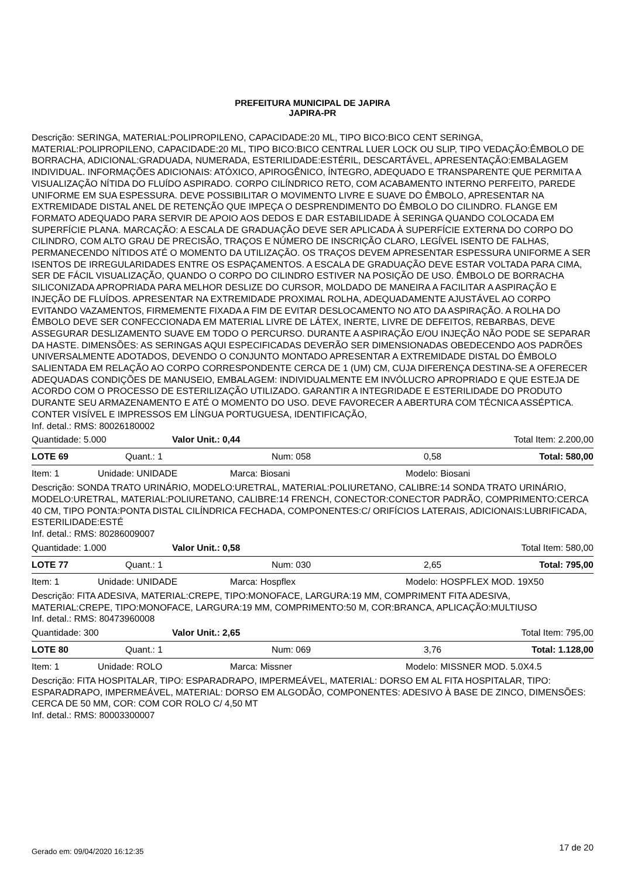PREFEITURA MUNICIPAL DE JAPIRA
JAPIRA-PR
Descrição: SERINGA, MATERIAL:POLIPROPILENO, CAPACIDADE:20 ML, TIPO BICO:BICO CENT SERINGA, MATERIAL:POLIPROPILENO, CAPACIDADE:20 ML, TIPO BICO:BICO CENTRAL LUER LOCK OU SLIP, TIPO VEDAÇÃO:ÊMBOLO DE BORRACHA, ADICIONAL:GRADUADA, NUMERADA, ESTERILIDADE:ESTÉRIL, DESCARTÁVEL, APRESENTAÇÃO:EMBALAGEM INDIVIDUAL. INFORMAÇÕES ADICIONAIS: ATÓXICO, APIROGÊNICO, ÍNTEGRO, ADEQUADO E TRANSPARENTE QUE PERMITA A VISUALIZAÇÃO NÍTIDA DO FLUÍDO ASPIRADO. CORPO CILÍNDRICO RETO, COM ACABAMENTO INTERNO PERFEITO, PAREDE UNIFORME EM SUA ESPESSURA. DEVE POSSIBILITAR O MOVIMENTO LIVRE E SUAVE DO ÊMBOLO, APRESENTAR NA EXTREMIDADE DISTAL ANEL DE RETENÇÃO QUE IMPEÇA O DESPRENDIMENTO DO ÊMBOLO DO CILINDRO. FLANGE EM FORMATO ADEQUADO PARA SERVIR DE APOIO AOS DEDOS E DAR ESTABILIDADE À SERINGA QUANDO COLOCADA EM SUPERFÍCIE PLANA. MARCAÇÃO: A ESCALA DE GRADUAÇÃO DEVE SER APLICADA À SUPERFÍCIE EXTERNA DO CORPO DO CILINDRO, COM ALTO GRAU DE PRECISÃO, TRAÇOS E NÚMERO DE INSCRIÇÃO CLARO, LEGÍVEL ISENTO DE FALHAS, PERMANECENDO NÍTIDOS ATÉ O MOMENTO DA UTILIZAÇÃO. OS TRAÇOS DEVEM APRESENTAR ESPESSURA UNIFORME A SER ISENTOS DE IRREGULARIDADES ENTRE OS ESPAÇAMENTOS. A ESCALA DE GRADUAÇÃO DEVE ESTAR VOLTADA PARA CIMA, SER DE FÁCIL VISUALIZAÇÃO, QUANDO O CORPO DO CILINDRO ESTIVER NA POSIÇÃO DE USO. ÊMBOLO DE BORRACHA SILICONIZADA APROPRIADA PARA MELHOR DESLIZE DO CURSOR, MOLDADO DE MANEIRA A FACILITAR A ASPIRAÇÃO E INJEÇÃO DE FLUÍDOS. APRESENTAR NA EXTREMIDADE PROXIMAL ROLHA, ADEQUADAMENTE AJUSTÁVEL AO CORPO EVITANDO VAZAMENTOS, FIRMEMENTE FIXADA A FIM DE EVITAR DESLOCAMENTO NO ATO DA ASPIRAÇÃO. A ROLHA DO ÊMBOLO DEVE SER CONFECCIONADA EM MATERIAL LIVRE DE LÁTEX, INERTE, LIVRE DE DEFEITOS, REBARBAS, DEVE ASSEGURAR DESLIZAMENTO SUAVE EM TODO O PERCURSO. DURANTE A ASPIRAÇÃO E/OU INJEÇÃO NÃO PODE SE SEPARAR DA HASTE. DIMENSÕES: AS SERINGAS AQUI ESPECIFICADAS DEVERÃO SER DIMENSIONADAS OBEDECENDO AOS PADRÕES UNIVERSALMENTE ADOTADOS, DEVENDO O CONJUNTO MONTADO APRESENTAR A EXTREMIDADE DISTAL DO ÊMBOLO SALIENTADA EM RELAÇÃO AO CORPO CORRESPONDENTE CERCA DE 1 (UM) CM, CUJA DIFERENÇA DESTINA-SE A OFERECER ADEQUADAS CONDIÇÕES DE MANUSEIO, EMBALAGEM: INDIVIDUALMENTE EM INVÓLUCRO APROPRIADO E QUE ESTEJA DE ACORDO COM O PROCESSO DE ESTERILIZAÇÃO UTILIZADO. GARANTIR A INTEGRIDADE E ESTERILIDADE DO PRODUTO DURANTE SEU ARMAZENAMENTO E ATÉ O MOMENTO DO USO. DEVE FAVORECER A ABERTURA COM TÉCNICA ASSÉPTICA. CONTER VISÍVEL E IMPRESSOS EM LÍNGUA PORTUGUESA, IDENTIFICAÇÃO,
Inf. detal.: RMS: 80026180002
| Quantidade: 5.000 | Valor Unit.: 0,44 | Total Item: 2.200,00 |
| LOTE 69 | Quant.: 1 | Num: 058 | 0,58 | Total: 580,00 |
| Item: 1 | Unidade: UNIDADE | Marca: Biosani | Modelo: Biosani |
Descrição: SONDA TRATO URINÁRIO, MODELO:URETRAL, MATERIAL:POLIURETANO, CALIBRE:14 SONDA TRATO URINÁRIO, MODELO:URETRAL, MATERIAL:POLIURETANO, CALIBRE:14 FRENCH, CONECTOR:CONECTOR PADRÃO, COMPRIMENTO:CERCA 40 CM, TIPO PONTA:PONTA DISTAL CILÍNDRICA FECHADA, COMPONENTES:C/ ORIFÍCIOS LATERAIS, ADICIONAIS:LUBRIFICADA, ESTERILIDADE:ESTÉ
Inf. detal.: RMS: 80286009007
| Quantidade: 1.000 | Valor Unit.: 0,58 | Total Item: 580,00 |
| LOTE 77 | Quant.: 1 | Num: 030 | 2,65 | Total: 795,00 |
| Item: 1 | Unidade: UNIDADE | Marca: Hospflex | Modelo: HOSPFLEX MOD. 19X50 |
Descrição: FITA ADESIVA, MATERIAL:CREPE, TIPO:MONOFACE, LARGURA:19 MM, COMPRIMENT FITA ADESIVA, MATERIAL:CREPE, TIPO:MONOFACE, LARGURA:19 MM, COMPRIMENTO:50 M, COR:BRANCA, APLICAÇÃO:MULTIUSO
Inf. detal.: RMS: 80473960008
| Quantidade: 300 | Valor Unit.: 2,65 | Total Item: 795,00 |
| LOTE 80 | Quant.: 1 | Num: 069 | 3,76 | Total: 1.128,00 |
| Item: 1 | Unidade: ROLO | Marca: Missner | Modelo: MISSNER MOD. 5.0X4.5 |
Descrição: FITA HOSPITALAR, TIPO: ESPARADRAPO, IMPERMEÁVEL, MATERIAL: DORSO EM AL FITA HOSPITALAR, TIPO: ESPARADRAPO, IMPERMEÁVEL, MATERIAL: DORSO EM ALGODÃO, COMPONENTES: ADESIVO À BASE DE ZINCO, DIMENSÕES: CERCA DE 50 MM, COR: COM COR ROLO C/ 4,50 MT
Inf. detal.: RMS: 80003300007
Gerado em: 09/04/2020 16:12:35 17 de 20